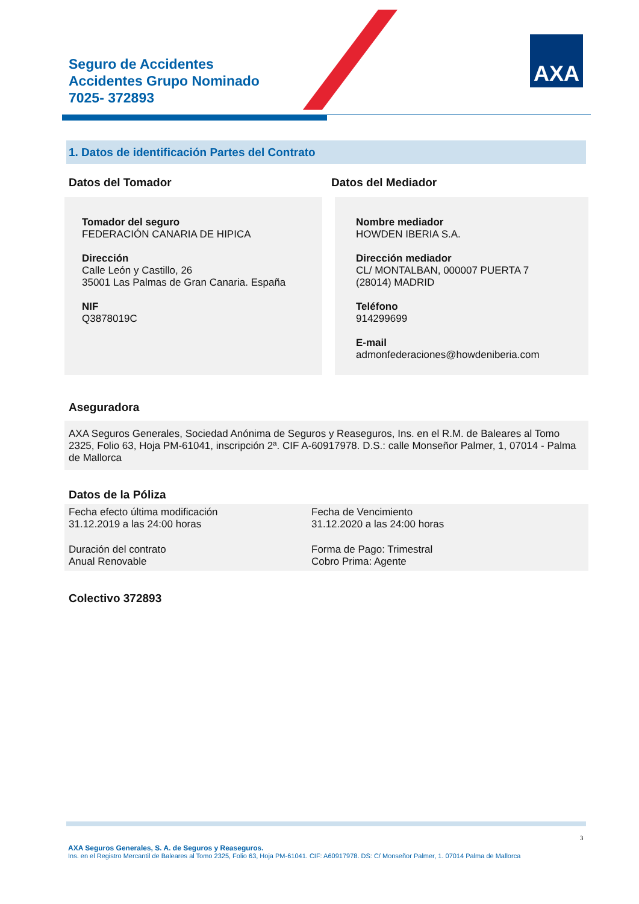Seguro de Accidentes
Accidentes Grupo Nominado
7025- 372893
AXA
1. Datos de identificación Partes del Contrato
Datos del Tomador Datos del Mediador
Tomador del seguro
FEDERACIÓN CANARIA DE HIPICA
Dirección
Calle León y Castillo, 26
35001 Las Palmas de Gran Canaria. España
NIF
Q3878019C
Nombre mediador
HOWDEN IBERIA S.A.
Dirección mediador
CL/ MONTALBAN, 000007 PUERTA 7
(28014) MADRID
Teléfono
914299699
E-mail
admonfederaciones@howdeniberia.com
Aseguradora
AXA Seguros Generales, Sociedad Anónima de Seguros y Reaseguros, Ins. en el R.M. de Baleares al Tomo 2325, Folio 63, Hoja PM-61041, inscripción 2ª. CIF A-60917978. D.S.: calle Monseñor Palmer, 1, 07014 - Palma de Mallorca
Datos de la Póliza
Fecha efecto última modificación
31.12.2019 a las 24:00 horas
Fecha de Vencimiento
31.12.2020 a las 24:00 horas
Duración del contrato
Anual Renovable
Forma de Pago: Trimestral
Cobro Prima: Agente
Colectivo 372893
3
AXA Seguros Generales, S. A. de Seguros y Reaseguros.
Ins. en el Registro Mercantil de Baleares al Tomo 2325, Folio 63, Hoja PM-61041. CIF: A60917978. DS: C/ Monseñor Palmer, 1. 07014 Palma de Mallorca